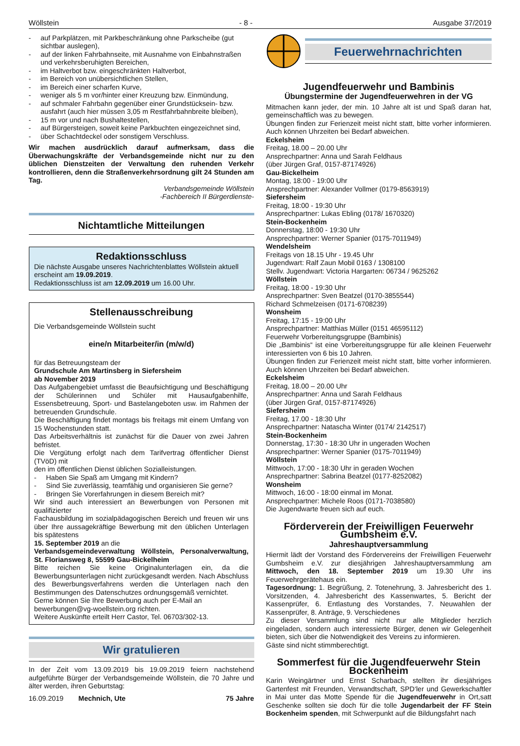Wöllstein - 8 - Ausgabe 37/2019
- auf Parkplätzen, mit Parkbeschränkung ohne Parkscheibe (gut sichtbar auslegen),
- auf der linken Fahrbahnseite, mit Ausnahme von Einbahnstraßen und verkehrsberuhigten Bereichen,
- im Haltverbot bzw. eingeschränkten Haltverbot,
- im Bereich von unübersichtlichen Stellen,
- im Bereich einer scharfen Kurve,
- weniger als 5 m vor/hinter einer Kreuzung bzw. Einmündung,
- auf schmaler Fahrbahn gegenüber einer Grundstücksein- bzw. ausfahrt (auch hier müssen 3,05 m Restfahrbahnbreite bleiben),
- 15 m vor und nach Bushaltestellen,
- auf Bürgersteigen, soweit keine Parkbuchten eingezeichnet sind,
- über Schachtdeckel oder sonstigem Verschluss.
Wir machen ausdrücklich darauf aufmerksam, dass die Überwachungskräfte der Verbandsgemeinde nicht nur zu den üblichen Dienstzeiten der Verwaltung den ruhenden Verkehr kontrollieren, denn die Straßenverkehrsordnung gilt 24 Stunden am Tag.
Verbandsgemeinde Wöllstein
-Fachbereich II Bürgerdienste-
Nichtamtliche Mitteilungen
Redaktionsschluss
Die nächste Ausgabe unseres Nachrichtenblattes Wöllstein aktuell erscheint am 19.09.2019.
Redaktionsschluss ist am 12.09.2019 um 16.00 Uhr.
Stellenausschreibung
Die Verbandsgemeinde Wöllstein sucht
eine/n Mitarbeiter/in (m/w/d)
für das Betreuungsteam der
Grundschule Am Martinsberg in Siefersheim
ab November 2019
Das Aufgabengebiet umfasst die Beaufsichtigung und Beschäftigung der Schülerinnen und Schüler mit Hausaufgabenhilfe, Essensbetreuung, Sport- und Bastelangeboten usw. im Rahmen der betreuenden Grundschule.
Die Beschäftigung findet montags bis freitags mit einem Umfang von 15 Wochenstunden statt.
Das Arbeitsverhältnis ist zunächst für die Dauer von zwei Jahren befristet.
Die Vergütung erfolgt nach dem Tarifvertrag öffentlicher Dienst (TVöD) mit
den im öffentlichen Dienst üblichen Sozialleistungen.
- Haben Sie Spaß am Umgang mit Kindern?
- Sind Sie zuverlässig, teamfähig und organisieren Sie gerne?
- Bringen Sie Vorerfahrungen in diesem Bereich mit?
Wir sind auch interessiert an Bewerbungen von Personen mit qualifizierter
Fachausbildung im sozialpädagogischen Bereich und freuen wir uns über Ihre aussagekräftige Bewerbung mit den üblichen Unterlagen bis spätestens
15. September 2019 an die
Verbandsgemeindeverwaltung Wöllstein, Personalverwaltung, St. Floriansweg 8, 55599 Gau-Bickelheim
Bitte reichen Sie keine Originalunterlagen ein, da die Bewerbungsunterlagen nicht zurückgesandt werden. Nach Abschluss des Bewerbungsverfahrens werden die Unterlagen nach den Bestimmungen des Datenschutzes ordnungsgemäß vernichtet.
Gerne können Sie Ihre Bewerbung auch per E-Mail an
bewerbungen@vg-woellstein.org richten.
Weitere Auskünfte erteilt Herr Castor, Tel. 06703/302-13.
Wir gratulieren
In der Zeit vom 13.09.2019 bis 19.09.2019 feiern nachstehend aufgeführte Bürger der Verbandsgemeinde Wöllstein, die 70 Jahre und älter werden, ihren Geburtstag:
16.09.2019 Mechnich, Ute 75 Jahre
Feuerwehrnachrichten
Jugendfeuerwehr und Bambinis
Übungstermine der Jugendfeuerwehren in der VG
Mitmachen kann jeder, der min. 10 Jahre alt ist und Spaß daran hat, gemeinschaftlich was zu bewegen.
Übungen finden zur Ferienzeit meist nicht statt, bitte vorher informieren. Auch können Uhrzeiten bei Bedarf abweichen.
Eckelsheim
Freitag, 18.00 – 20.00 Uhr
Ansprechpartner: Anna und Sarah Feldhaus
(über Jürgen Graf, 0157-87174926)
Gau-Bickelheim
Montag, 18:00 - 19:00 Uhr
Ansprechpartner: Alexander Vollmer (0179-8563919)
Siefersheim
Freitag, 18:00 - 19:30 Uhr
Ansprechpartner: Lukas Ebling (0178/ 1670320)
Stein-Bockenheim
Donnerstag, 18:00 - 19:30 Uhr
Ansprechpartner: Werner Spanier (0175-7011949)
Wendelsheim
Freitags von 18.15 Uhr - 19.45 Uhr
Jugendwart: Ralf Zaun Mobil 0163 / 1308100
Stellv. Jugendwart: Victoria Hargarten: 06734 / 9625262
Wöllstein
Freitag, 18:00 - 19:30 Uhr
Ansprechpartner: Sven Beatzel (0170-3855544)
Richard Schmelzeisen (0171-6708239)
Wonsheim
Freitag, 17:15 - 19:00 Uhr
Ansprechpartner: Matthias Müller (0151 46595112)
Feuerwehr Vorbereitungsgruppe (Bambinis)
Die „Bambinis“ ist eine Vorbereitungsgruppe für alle kleinen Feuerwehr interessierten von 6 bis 10 Jahren.
Übungen finden zur Ferienzeit meist nicht statt, bitte vorher informieren. Auch können Uhrzeiten bei Bedarf abweichen.
Eckelsheim
Freitag, 18.00 – 20.00 Uhr
Ansprechpartner: Anna und Sarah Feldhaus
(über Jürgen Graf, 0157-87174926)
Siefersheim
Freitag, 17.00 - 18:30 Uhr
Ansprechpartner: Natascha Winter (0174/ 2142517)
Stein-Bockenheim
Donnerstag, 17:30 - 18:30 Uhr in ungeraden Wochen
Ansprechpartner: Werner Spanier (0175-7011949)
Wöllstein
Mittwoch, 17:00 - 18:30 Uhr in geraden Wochen
Ansprechpartner: Sabrina Beatzel (0177-8252082)
Wonsheim
Mittwoch, 16:00 - 18:00 einmal im Monat.
Ansprechpartner: Michele Roos (0171-7038580)
Die Jugendwarte freuen sich auf euch.
Förderverein der Freiwilligen Feuerwehr Gumbsheim e.V.
Jahreshauptversammlung
Hiermit lädt der Vorstand des Fördervereins der Freiwilligen Feuerwehr Gumbsheim e.V. zur diesjährigen Jahreshauptversammlung am Mittwoch, den 18. September 2019 um 19.30 Uhr ins Feuerwehrgerätehaus ein.
Tagesordnung: 1. Begrüßung, 2. Totenehrung, 3. Jahresbericht des 1. Vorsitzenden, 4. Jahresbericht des Kassenwartes, 5. Bericht der Kassenprüfer, 6. Entlastung des Vorstandes, 7. Neuwahlen der Kassenprüfer, 8. Anträge, 9. Verschiedenes
Zu dieser Versammlung sind nicht nur alle Mitglieder herzlich eingeladen, sondern auch interessierte Bürger, denen wir Gelegenheit bieten, sich über die Notwendigkeit des Vereins zu informieren.
Gäste sind nicht stimmberechtigt.
Sommerfest für die Jugendfeuerwehr Stein Bockenheim
Karin Weingärtner und Ernst Scharbach, stellten ihr diesjähriges Gartenfest mit Freunden, Verwandtschaft, SPD‘ler und Gewerkschaftler in Mai unter das Motte Spende für die Jugendfeuerwehr in Ort,satt Geschenke sollten sie doch für die tolle Jugendarbeit der FF Stein Bockenheim spenden, mit Schwerpunkt auf die Bildungsfahrt nach